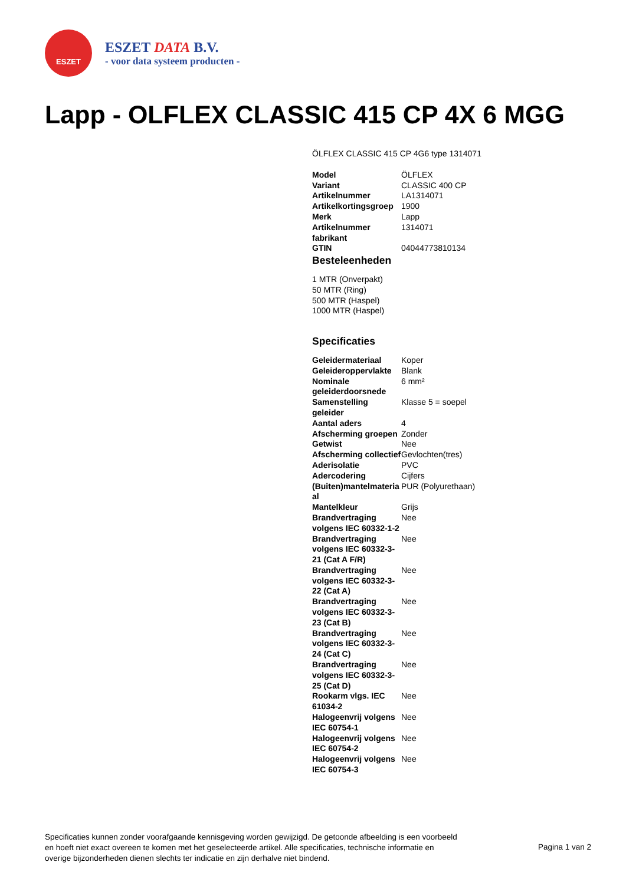ESZET
ESZET DATA B.V.
- voor data systeem producten -
Lapp - OLFLEX CLASSIC 415 CP 4X 6 MGG
ÖLFLEX CLASSIC 415 CP 4G6 type 1314071
| Model | ÖLFLEX |
| Variant | CLASSIC 400 CP |
| Artikelnummer | LA1314071 |
| Artikelkortingsgroep | 1900 |
| Merk | Lapp |
| Artikelnummer fabrikant | 1314071 |
| GTIN | 04044773810134 |
Besteleenheden
1 MTR (Onverpakt)
50 MTR (Ring)
500 MTR (Haspel)
1000 MTR (Haspel)
Specificaties
| Geleidermateriaal | Koper |
| Geleideroppervlakte | Blank |
| Nominale geleiderdoorsnede | 6 mm² |
| Samenstelling geleider | Klasse 5 = soepel |
| Aantal aders | 4 |
| Afscherming groepen | Zonder |
| Getwist | Nee |
| Afscherming collectief | Gevlochten(tres) |
| Aderisolatie | PVC |
| Adercodering | Cijfers |
| (Buiten)mantelmateria al | PUR (Polyurethaan) |
| Mantelkleur | Grijs |
| Brandvertraging volgens IEC 60332-1-2 | Nee |
| Brandvertraging volgens IEC 60332-3-21 (Cat A F/R) | Nee |
| Brandvertraging volgens IEC 60332-3-22 (Cat A) | Nee |
| Brandvertraging volgens IEC 60332-3-23 (Cat B) | Nee |
| Brandvertraging volgens IEC 60332-3-24 (Cat C) | Nee |
| Brandvertraging volgens IEC 60332-3-25 (Cat D) | Nee |
| Rookarm vlgs. IEC 61034-2 | Nee |
| Halogeenvrij volgens IEC 60754-1 | Nee |
| Halogeenvrij volgens IEC 60754-2 | Nee |
| Halogeenvrij volgens IEC 60754-3 | Nee |
Specificaties kunnen zonder voorafgaande kennisgeving worden gewijzigd. De getoonde afbeelding is een voorbeeld en hoeft niet exact overeen te komen met het geselecteerde artikel. Alle specificaties, technische informatie en overige bijzonderheden dienen slechts ter indicatie en zijn derhalve niet bindend.
Pagina 1 van 2